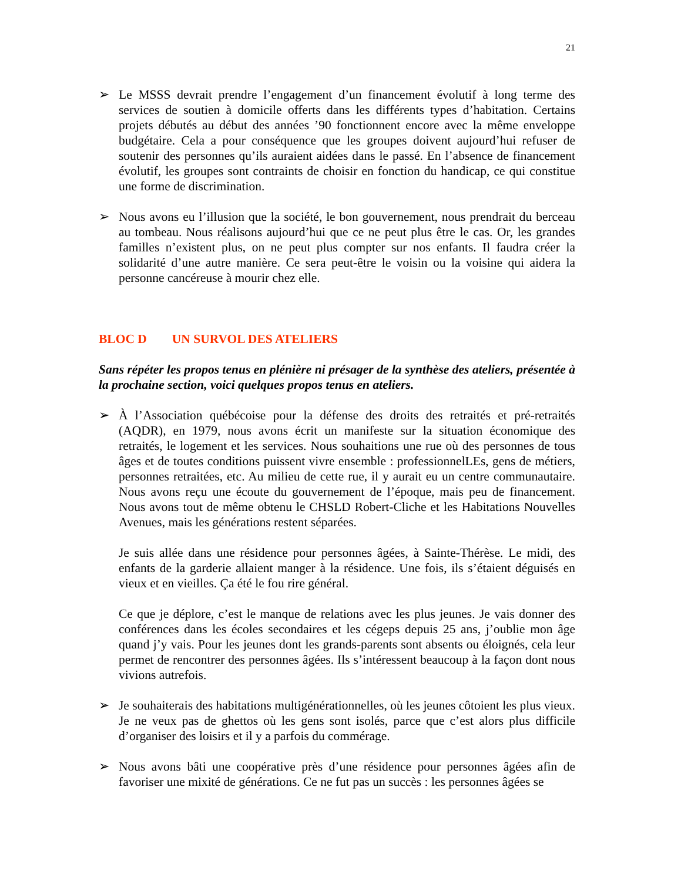21
➢ Le MSSS devrait prendre l’engagement d’un financement évolutif à long terme des services de soutien à domicile offerts dans les différents types d’habitation. Certains projets débutés au début des années ’90 fonctionnent encore avec la même enveloppe budgétaire. Cela a pour conséquence que les groupes doivent aujourd’hui refuser de soutenir des personnes qu’ils auraient aidées dans le passé. En l’absence de financement évolutif, les groupes sont contraints de choisir en fonction du handicap, ce qui constitue une forme de discrimination.
➢ Nous avons eu l’illusion que la société, le bon gouvernement, nous prendrait du berceau au tombeau. Nous réalisons aujourd’hui que ce ne peut plus être le cas. Or, les grandes familles n’existent plus, on ne peut plus compter sur nos enfants. Il faudra créer la solidarité d’une autre manière. Ce sera peut-être le voisin ou la voisine qui aidera la personne cancéreuse à mourir chez elle.
BLOC D UN SURVOL DES ATELIERS
Sans répéter les propos tenus en plénière ni présager de la synthèse des ateliers, présentée à la prochaine section, voici quelques propos tenus en ateliers.
➢ À l’Association québécoise pour la défense des droits des retraités et pré-retraités (AQDR), en 1979, nous avons écrit un manifeste sur la situation économique des retraités, le logement et les services. Nous souhaitions une rue où des personnes de tous âges et de toutes conditions puissent vivre ensemble : professionnelLEs, gens de métiers, personnes retraitées, etc. Au milieu de cette rue, il y aurait eu un centre communautaire. Nous avons reçu une écoute du gouvernement de l’époque, mais peu de financement. Nous avons tout de même obtenu le CHSLD Robert-Cliche et les Habitations Nouvelles Avenues, mais les générations restent séparées.
Je suis allée dans une résidence pour personnes âgées, à Sainte-Thérèse. Le midi, des enfants de la garderie allaient manger à la résidence. Une fois, ils s’étaient déguisés en vieux et en vieilles. Ça été le fou rire général.
Ce que je déplore, c’est le manque de relations avec les plus jeunes. Je vais donner des conférences dans les écoles secondaires et les cégeps depuis 25 ans, j’oublie mon âge quand j’y vais. Pour les jeunes dont les grands-parents sont absents ou éloignés, cela leur permet de rencontrer des personnes âgées. Ils s’intéressent beaucoup à la façon dont nous vivions autrefois.
➢ Je souhaiterais des habitations multigénérationnelles, où les jeunes côtoient les plus vieux. Je ne veux pas de ghettos où les gens sont isolés, parce que c’est alors plus difficile d’organiser des loisirs et il y a parfois du commérage.
➢ Nous avons bâti une coopérative près d’une résidence pour personnes âgées afin de favoriser une mixité de générations. Ce ne fut pas un succès : les personnes âgées se